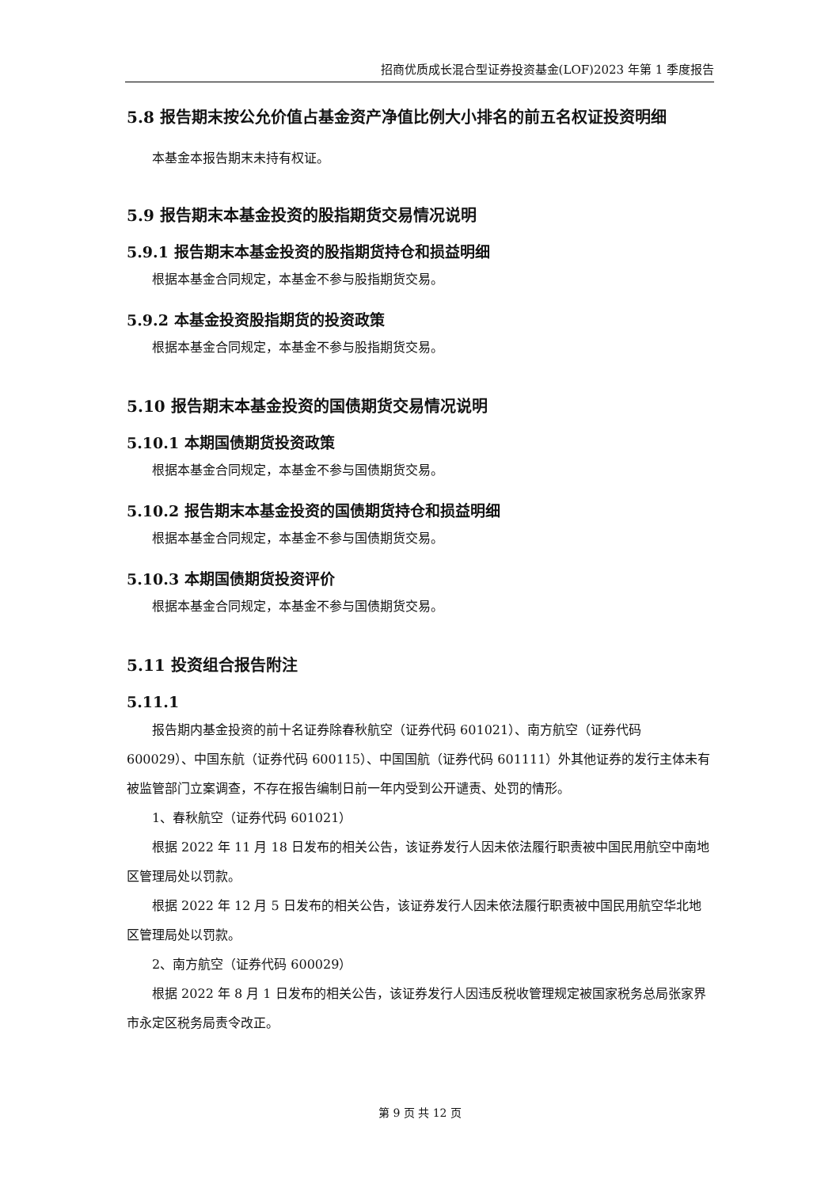招商优质成长混合型证券投资基金(LOF)2023 年第 1 季度报告
5.8 报告期末按公允价值占基金资产净值比例大小排名的前五名权证投资明细
本基金本报告期末未持有权证。
5.9 报告期末本基金投资的股指期货交易情况说明
5.9.1 报告期末本基金投资的股指期货持仓和损益明细
根据本基金合同规定，本基金不参与股指期货交易。
5.9.2 本基金投资股指期货的投资政策
根据本基金合同规定，本基金不参与股指期货交易。
5.10 报告期末本基金投资的国债期货交易情况说明
5.10.1 本期国债期货投资政策
根据本基金合同规定，本基金不参与国债期货交易。
5.10.2 报告期末本基金投资的国债期货持仓和损益明细
根据本基金合同规定，本基金不参与国债期货交易。
5.10.3 本期国债期货投资评价
根据本基金合同规定，本基金不参与国债期货交易。
5.11 投资组合报告附注
5.11.1
报告期内基金投资的前十名证券除春秋航空（证券代码 601021）、南方航空（证券代码 600029）、中国东航（证券代码 600115）、中国国航（证券代码 601111）外其他证券的发行主体未有被监管部门立案调查，不存在报告编制日前一年内受到公开谴责、处罚的情形。
1、春秋航空（证券代码 601021）
根据 2022 年 11 月 18 日发布的相关公告，该证券发行人因未依法履行职责被中国民用航空中南地区管理局处以罚款。
根据 2022 年 12 月 5 日发布的相关公告，该证券发行人因未依法履行职责被中国民用航空华北地区管理局处以罚款。
2、南方航空（证券代码 600029）
根据 2022 年 8 月 1 日发布的相关公告，该证券发行人因违反税收管理规定被国家税务总局张家界市永定区税务局责令改正。
第 9 页 共 12 页